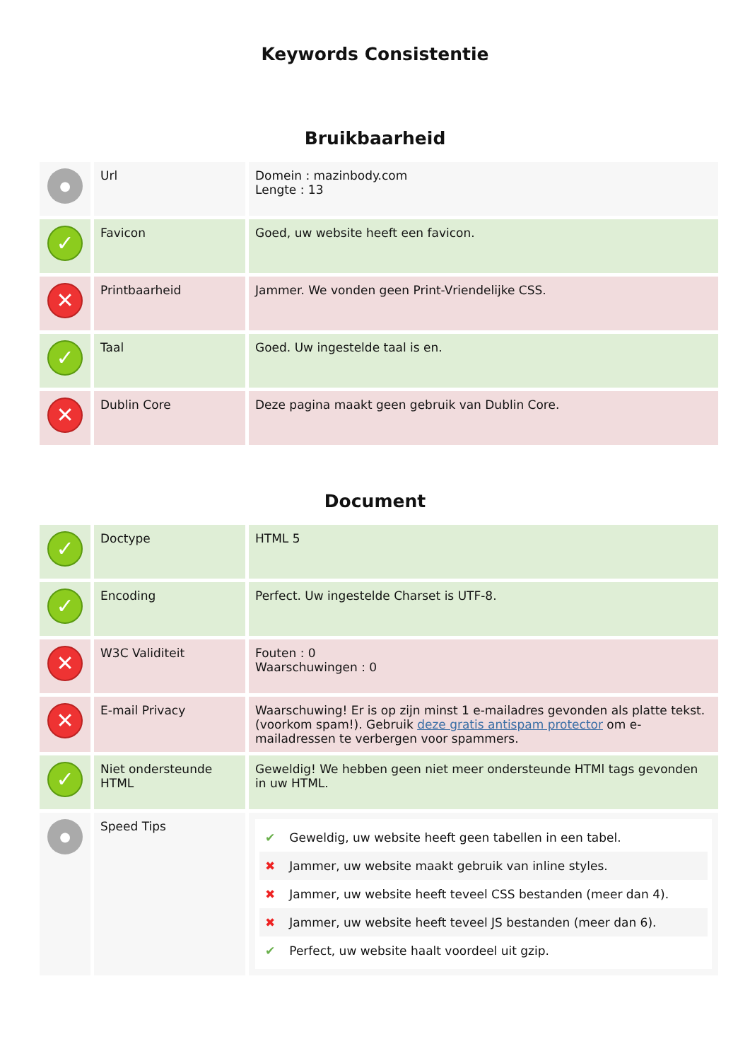Keywords Consistentie
Bruikbaarheid
| ● | Url | Domein : mazinbody.com Lengte : 13 |
| ✓ | Favicon | Goed, uw website heeft een favicon. |
| ✕ | Printbaarheid | Jammer. We vonden geen Print-Vriendelijke CSS. |
| ✓ | Taal | Goed. Uw ingestelde taal is en. |
| ✕ | Dublin Core | Deze pagina maakt geen gebruik van Dublin Core. |
Document
| ✓ | Doctype | HTML 5 |
| ✓ | Encoding | Perfect. Uw ingestelde Charset is UTF-8. |
| ✕ | W3C Validiteit | Fouten : 0 Waarschuwingen : 0 |
| ✕ | E-mail Privacy | Waarschuwing! Er is op zijn minst 1 e-mailadres gevonden als platte tekst. (voorkom spam!). Gebruik deze gratis antispam protector om e-mailadressen te verbergen voor spammers. |
| ✓ | Niet ondersteunde HTML | Geweldig! We hebben geen niet meer ondersteunde HTMl tags gevonden in uw HTML. |
| ● | Speed Tips | ✔ Geweldig, uw website heeft geen tabellen in een tabel. ✖ Jammer, uw website maakt gebruik van inline styles. ✖ Jammer, uw website heeft teveel CSS bestanden (meer dan 4). ✖ Jammer, uw website heeft teveel JS bestanden (meer dan 6). ✔ Perfect, uw website haalt voordeel uit gzip. |